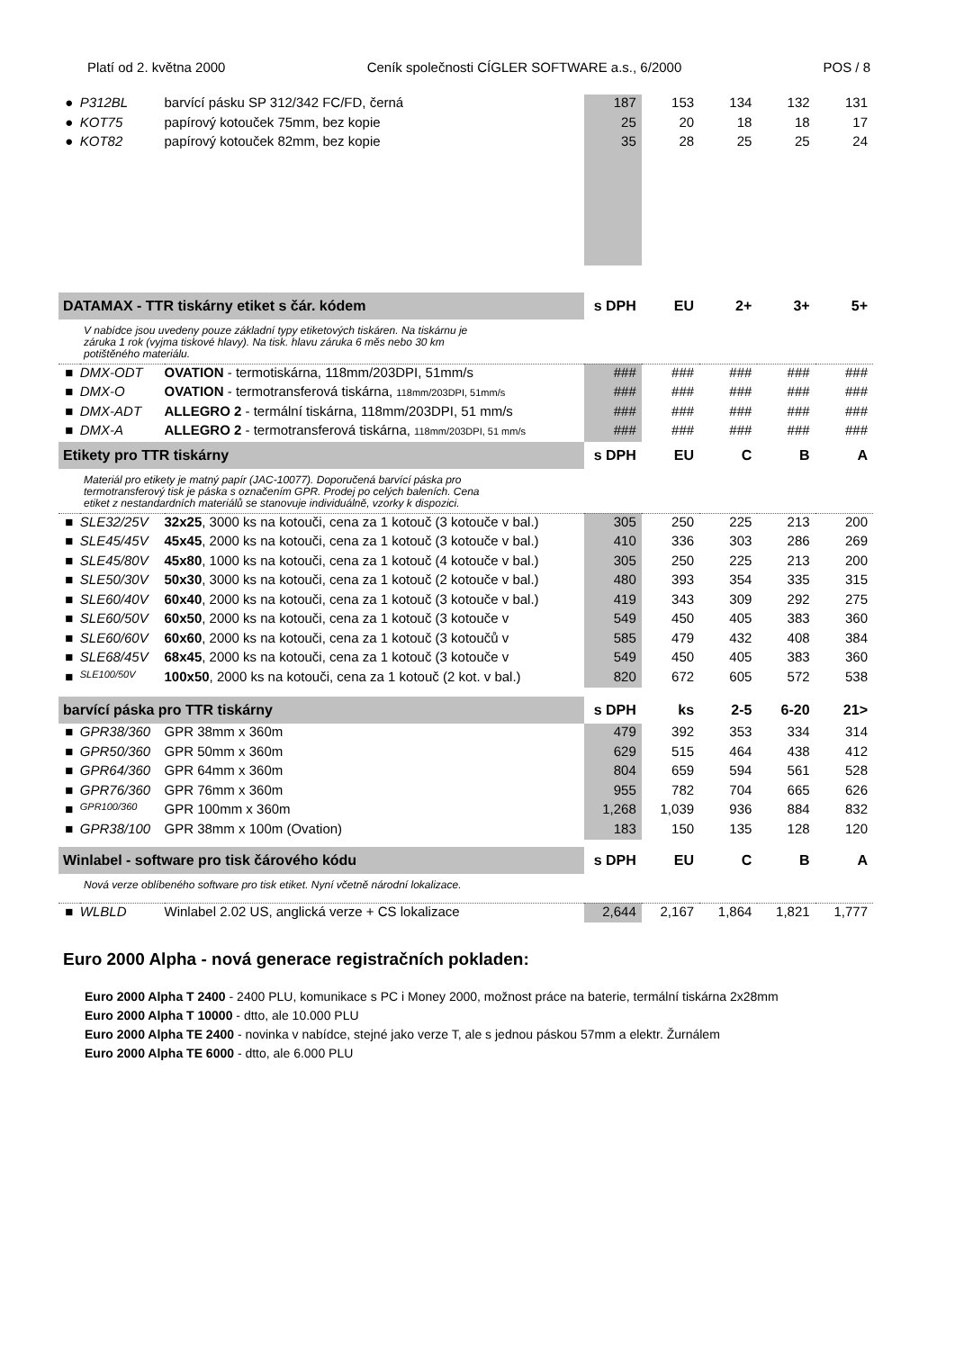Platí od 2. května 2000 Ceník společnosti CÍGLER SOFTWARE a.s., 6/2000 POS / 8
| ● | P312BL | barvící pásku SP 312/342 FC/FD, černá | 187 | 153 | 134 | 132 | 131 |
| ● | KOT75 | papírový kotouček 75mm, bez kopie | 25 | 20 | 18 | 18 | 17 |
| ● | KOT82 | papírový kotouček 82mm, bez kopie | 35 | 28 | 25 | 25 | 24 |
| DATAMAX - TTR tiskárny etiket s čár. kódem | | | s DPH | EU | 2+ | 3+ | 5+ |
| V nabídce jsou uvedeny pouze základní typy etiketových tiskáren. Na tiskárnu je záruka 1 rok (vyjma tiskové hlavy). Na tisk. hlavu záruka 6 měs nebo 30 km potištěného materiálu. | | | | | | | |
| ■ | DMX-ODT | OVATION - termotiskárna, 118mm/203DPI, 51mm/s | ### | ### | ### | ### | ### |
| ■ | DMX-O | OVATION - termotransferová tiskárna, 118mm/203DPI, 51mm/s | ### | ### | ### | ### | ### |
| ■ | DMX-ADT | ALLEGRO 2 - termální tiskárna, 118mm/203DPI, 51 mm/s | ### | ### | ### | ### | ### |
| ■ | DMX-A | ALLEGRO 2 - termotransferová tiskárna, 118mm/203DPI, 51 mm/s | ### | ### | ### | ### | ### |
| Etikety pro TTR tiskárny | | | s DPH | EU | C | B | A |
| Materiál pro etikety je matný papír (JAC-10077). Doporučená barvící páska pro termotransferový tisk je páska s označením GPR. Prodej po celých baleních. Cena etiket z nestandardních materiálů se stanovuje individuálně, vzorky k dispozici. | | | | | | | |
| ■ | SLE32/25V | 32x25 , 3000 ks na kotouči, cena za 1 kotouč (3 kotouče v bal.) | 305 | 250 | 225 | 213 | 200 |
| ■ | SLE45/45V | 45x45 , 2000 ks na kotouči, cena za 1 kotouč (3 kotouče v bal.) | 410 | 336 | 303 | 286 | 269 |
| ■ | SLE45/80V | 45x80 , 1000 ks na kotouči, cena za 1 kotouč (4 kotouče v bal.) | 305 | 250 | 225 | 213 | 200 |
| ■ | SLE50/30V | 50x30 , 3000 ks na kotouči, cena za 1 kotouč (2 kotouče v bal.) | 480 | 393 | 354 | 335 | 315 |
| ■ | SLE60/40V | 60x40 , 2000 ks na kotouči, cena za 1 kotouč (3 kotouče v bal.) | 419 | 343 | 309 | 292 | 275 |
| ■ | SLE60/50V | 60x50 , 2000 ks na kotouči, cena za 1 kotouč (3 kotouče v | 549 | 450 | 405 | 383 | 360 |
| ■ | SLE60/60V | 60x60 , 2000 ks na kotouči, cena za 1 kotouč (3 kotoučů v | 585 | 479 | 432 | 408 | 384 |
| ■ | SLE68/45V | 68x45 , 2000 ks na kotouči, cena za 1 kotouč (3 kotouče v | 549 | 450 | 405 | 383 | 360 |
| ■ | SLE100/50V | 100x50 , 2000 ks na kotouči, cena za 1 kotouč (2 kot. v bal.) | 820 | 672 | 605 | 572 | 538 |
| barvící páska pro TTR tiskárny | | | s DPH | ks | 2-5 | 6-20 | 21> |
| ■ | GPR38/360 | GPR 38mm x 360m | 479 | 392 | 353 | 334 | 314 |
| ■ | GPR50/360 | GPR 50mm x 360m | 629 | 515 | 464 | 438 | 412 |
| ■ | GPR64/360 | GPR 64mm x 360m | 804 | 659 | 594 | 561 | 528 |
| ■ | GPR76/360 | GPR 76mm x 360m | 955 | 782 | 704 | 665 | 626 |
| ■ | GPR100/360 | GPR 100mm x 360m | 1,268 | 1,039 | 936 | 884 | 832 |
| ■ | GPR38/100 | GPR 38mm x 100m (Ovation) | 183 | 150 | 135 | 128 | 120 |
| Winlabel - software pro tisk čárového kódu | | | s DPH | EU | C | B | A |
| Nová verze oblíbeného software pro tisk etiket. Nyní včetně národní lokalizace. | | | | | | | |
| ■ | WLBLD | Winlabel 2.02 US, anglická verze + CS lokalizace | 2,644 | 2,167 | 1,864 | 1,821 | 1,777 |
Euro 2000 Alpha - nová generace registračních pokladen:
Euro 2000 Alpha T 2400 - 2400 PLU, komunikace s PC i Money 2000, možnost práce na baterie, termální tiskárna 2x28mm
Euro 2000 Alpha T 10000 - dtto, ale 10.000 PLU
Euro 2000 Alpha TE 2400 - novinka v nabídce, stejné jako verze T, ale s jednou páskou 57mm a elektr. Žurnálem
Euro 2000 Alpha TE 6000 - dtto, ale 6.000 PLU